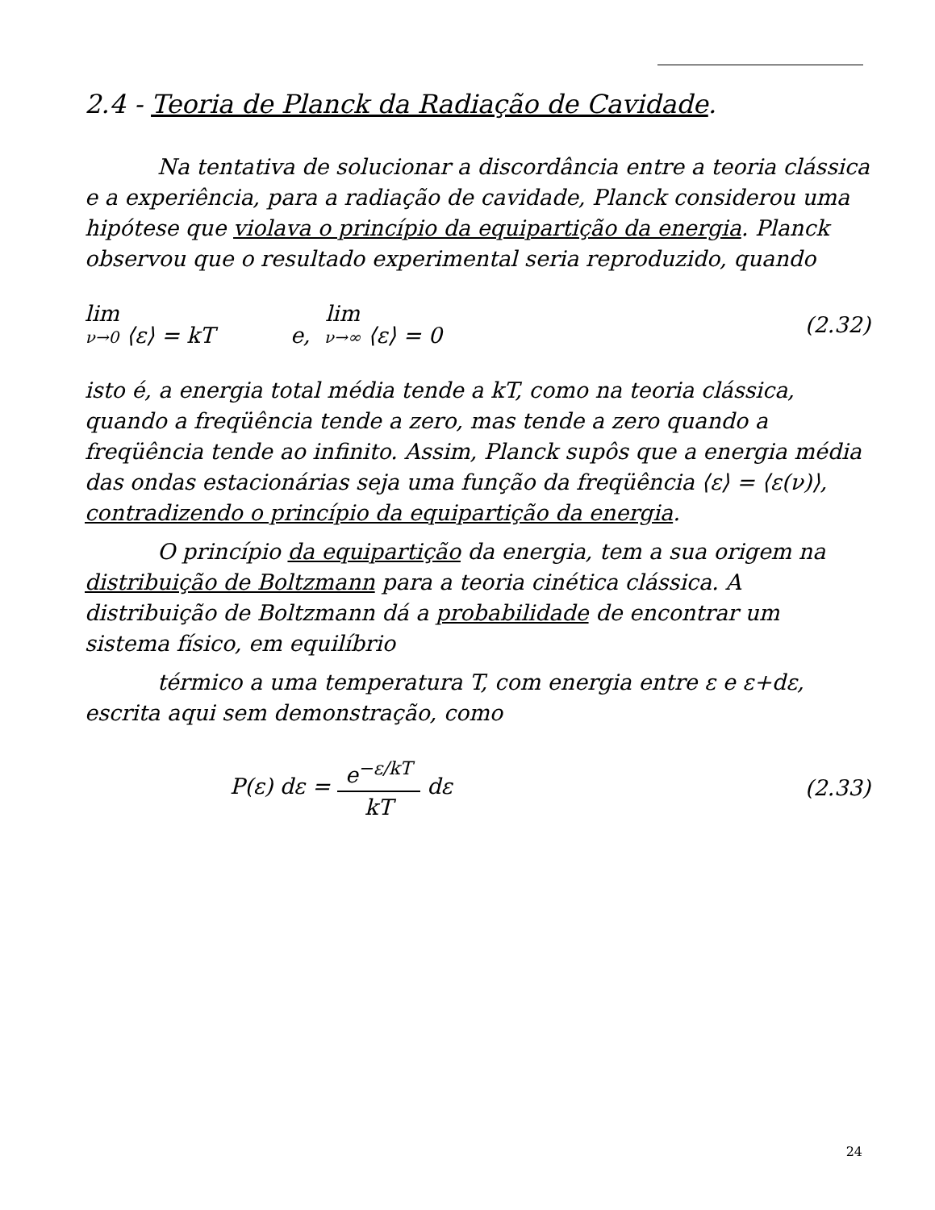2.4 - Teoria de Planck da Radiação de Cavidade.
Na tentativa de solucionar a discordância entre a teoria clássica e a experiência, para a radiação de cavidade, Planck considerou uma hipótese que violava o princípio da equipartição da energia. Planck observou que o resultado experimental seria reproduzido, quando
lim ν→0 ⟨ε⟩ = kT e, lim ν→∞ ⟨ε⟩ = 0 (2.32)
isto é, a energia total média tende a kT, como na teoria clássica, quando a freqüência tende a zero, mas tende a zero quando a freqüência tende ao infinito. Assim, Planck supôs que a energia média das ondas estacionárias seja uma função da freqüência ⟨ε⟩ = ⟨ε(ν)⟩, contradizendo o princípio da equipartição da energia.
O princípio da equipartição da energia, tem a sua origem na distribuição de Boltzmann para a teoria cinética clássica. A distribuição de Boltzmann dá a probabilidade de encontrar um sistema físico, em equilíbrio
térmico a uma temperatura T, com energia entre ε e ε+dε, escrita aqui sem demonstração, como
P(ε) dε = e<sup>−ε/kT</sup> kT dε (2.33)
24